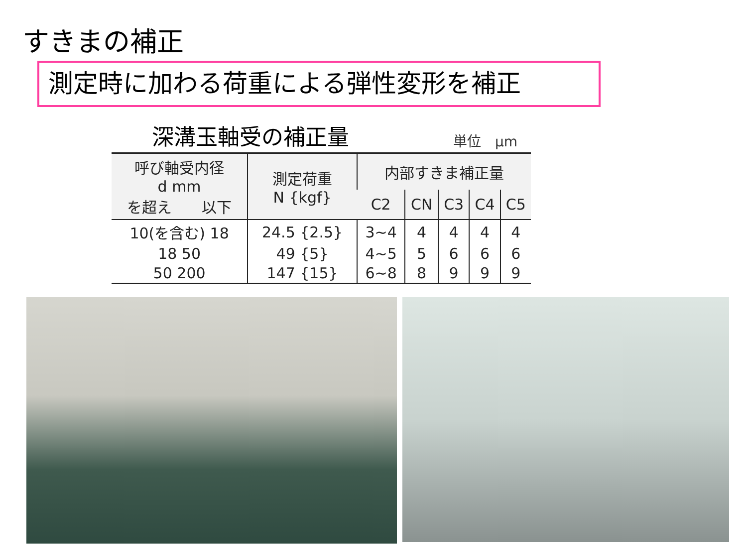すきまの補正
測定時に加わる荷重による弾性変形を補正
深溝玉軸受の補正量 単位　μm
| 呼び軸受内径 d mm を超え 以下 | 測定荷重 N {kgf} | 内部すきま補正量 | | | | |
| --- | --- | --- | --- | --- | --- | --- |
| | | C2 | CN | C3 | C4 | C5 |
| 10(を含む) 18 | 24.5 {2.5} | 3~4 | 4 | 4 | 4 | 4 |
| 18 50 | 49 {5} | 4~5 | 5 | 6 | 6 | 6 |
| 50 200 | 147 {15} | 6~8 | 8 | 9 | 9 | 9 |